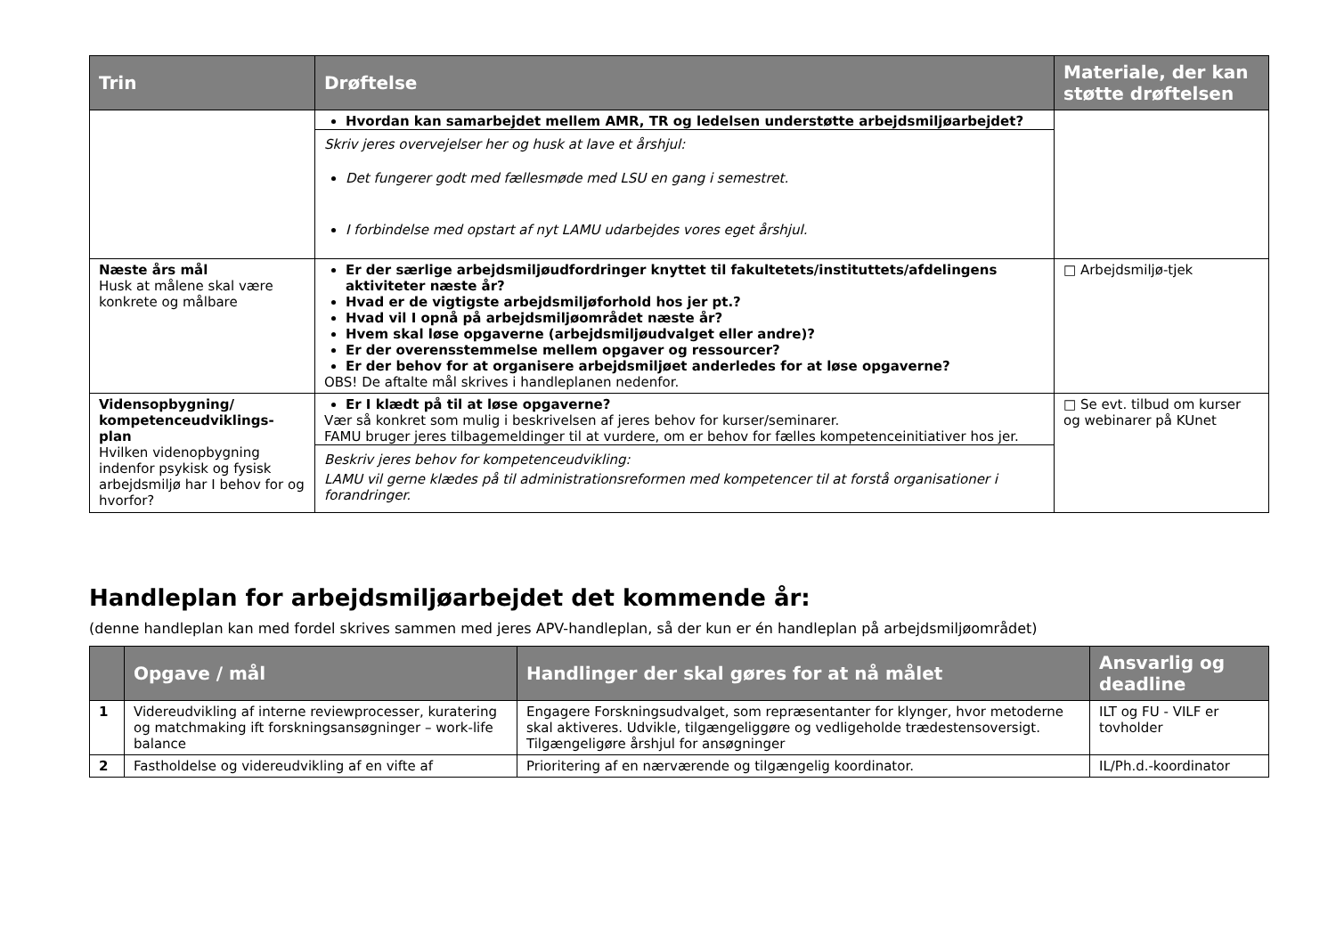| Trin | Drøftelse | Materiale, der kan støtte drøftelsen |
| --- | --- | --- |
| | Hvordan kan samarbejdet mellem AMR, TR og ledelsen understøtte arbejdsmiljøarbejdet? Skriv jeres overvejelser her og husk at lave et årshjul: Det fungerer godt med fællesmøde med LSU en gang i semestret. I forbindelse med opstart af nyt LAMU udarbejdes vores eget årshjul. | |
| Næste års mål Husk at målene skal være konkrete og målbare | Er der særlige arbejdsmiljøudfordringer knyttet til fakultetets/instituttets/afdelingens aktiviteter næste år? Hvad er de vigtigste arbejdsmiljøforhold hos jer pt.? Hvad vil I opnå på arbejdsmiljøområdet næste år? Hvem skal løse opgaverne (arbejdsmiljøudvalget eller andre)? Er der overensstemmelse mellem opgaver og ressourcer? Er der behov for at organisere arbejdsmiljøet anderledes for at løse opgaverne? OBS! De aftalte mål skrives i handleplanen nedenfor. | □ Arbejdsmiljø-tjek |
| Vidensopbygning/ kompetenceudviklings-plan Hvilken videnopbygning indenfor psykisk og fysisk arbejdsmiljø har I behov for og hvorfor? | Er I klædt på til at løse opgaverne? Vær så konkret som mulig i beskrivelsen af jeres behov for kurser/seminarer. FAMU bruger jeres tilbagemeldinger til at vurdere, om er behov for fælles kompetenceinitiativer hos jer. Beskriv jeres behov for kompetenceudvikling: LAMU vil gerne klædes på til administrationsreformen med kompetencer til at forstå organisationer i forandringer. | □ Se evt. tilbud om kurser og webinarer på KUnet |
Handleplan for arbejdsmiljøarbejdet det kommende år:
(denne handleplan kan med fordel skrives sammen med jeres APV-handleplan, så der kun er én handleplan på arbejdsmiljøområdet)
| | Opgave / mål | Handlinger der skal gøres for at nå målet | Ansvarlig og deadline |
| --- | --- | --- | --- |
| 1 | Videreudvikling af interne reviewprocesser, kuratering og matchmaking ift forskningsansøgninger – work-life balance | Engagere Forskningsudvalget, som repræsentanter for klynger, hvor metoderne skal aktiveres. Udvikle, tilgængeliggøre og vedligeholde trædestensoversigt. Tilgængeligøre årshjul for ansøgninger | ILT og FU - VILF er tovholder |
| 2 | Fastholdelse og videreudvikling af en vifte af | Prioritering af en nærværende og tilgængelig koordinator. | IL/Ph.d.-koordinator |